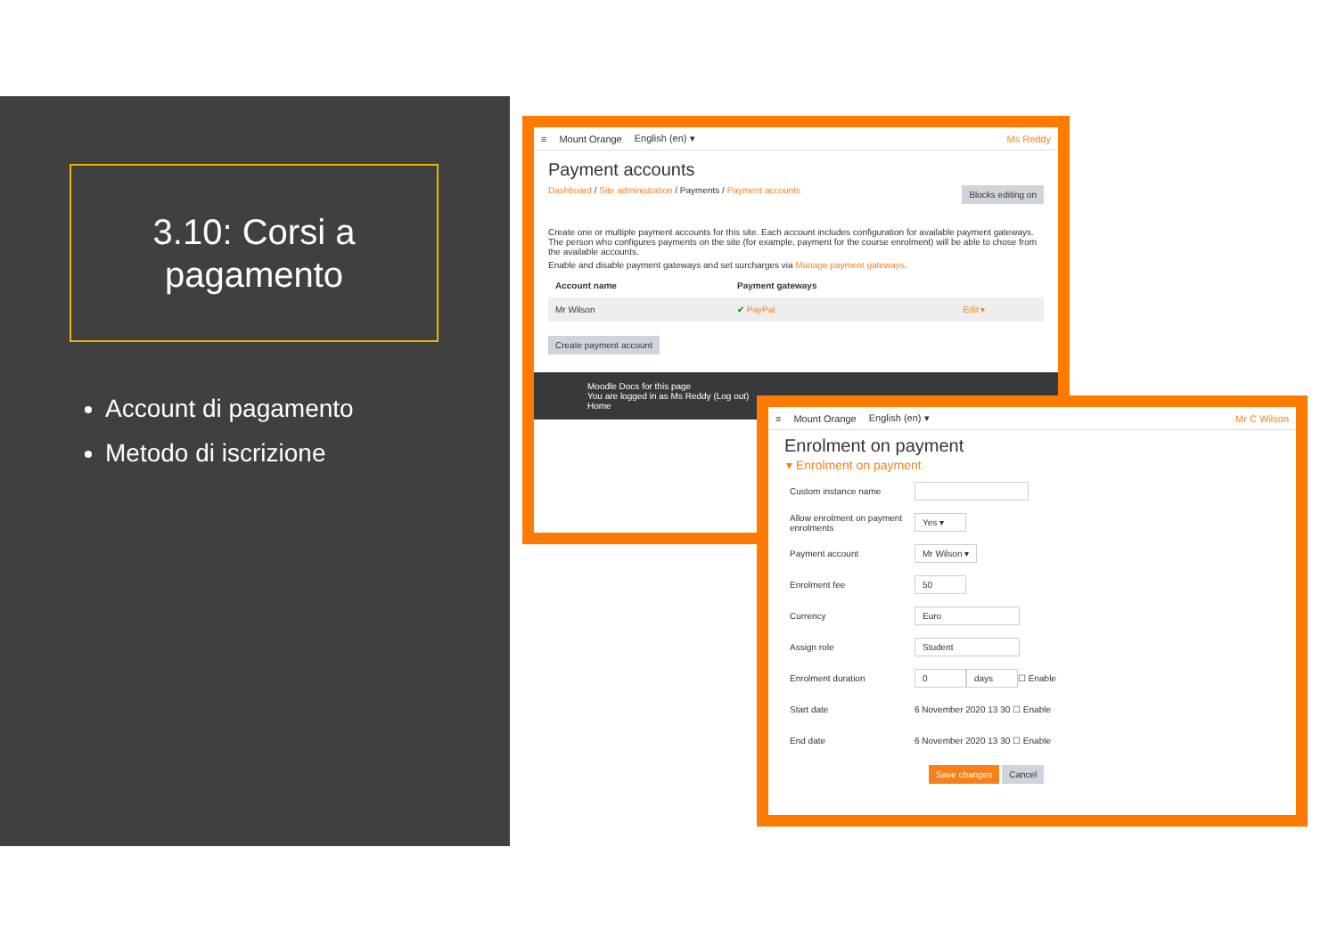3.10: Corsi a
pagamento
Account di pagamento
Metodo di iscrizione
≡ Mount Orange English (en) ▾ Ms Reddy
Payment accounts
Dashboard / Site administration / Payments / Payment accounts Blocks editing on
Create one or multiple payment accounts for this site. Each account includes configuration for available payment gateways. The person who configures payments on the site (for example, payment for the course enrolment) will be able to chose from the available accounts.
Enable and disable payment gateways and set surcharges via Manage payment gateways.
| Account name | Payment gateways | |
| --- | --- | --- |
| Mr Wilson | ✔ PayPal | Edit ▾ |
Create payment account
Moodle Docs for this page
You are logged in as Ms Reddy (Log out)
Home
≡ Mount Orange English (en) ▾ Mr C Wilson
Enrolment on payment
▾ Enrolment on payment
Custom instance name
Allow enrolment on payment enrolments Yes ▾
Payment account Mr Wilson ▾
Enrolment fee 50
Currency Euro
Assign role Student
Enrolment duration 0 days ☐ Enable
Start date 6 November 2020 13 30 ☐ Enable
End date 6 November 2020 13 30 ☐ Enable
Save changes Cancel